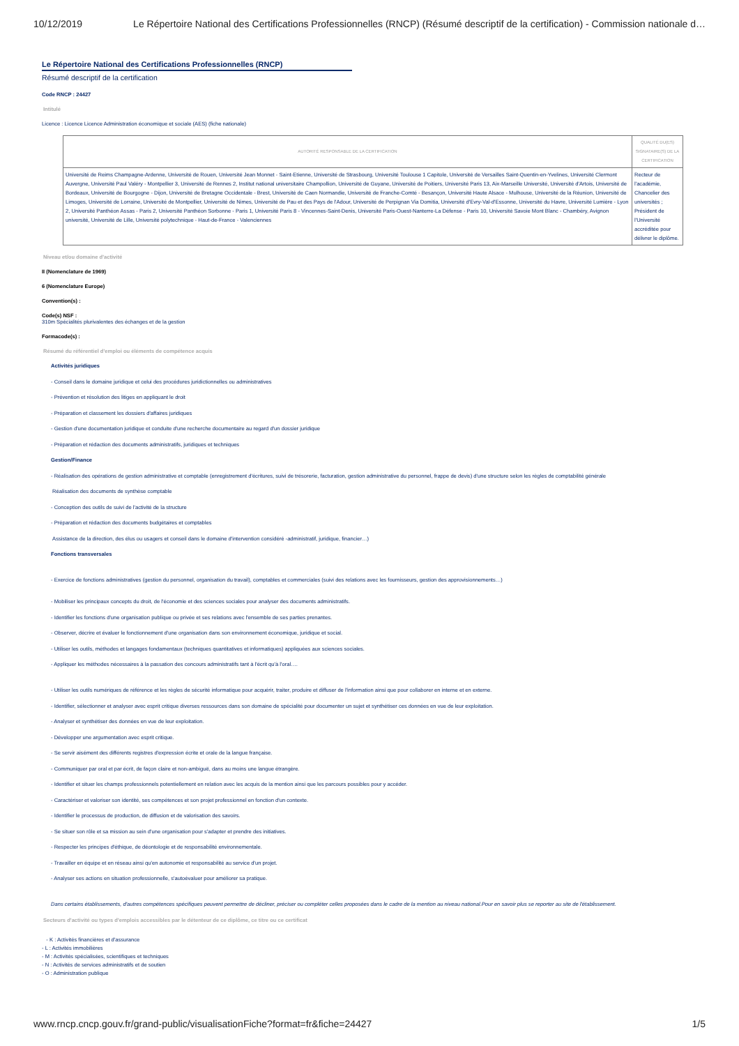10/12/2019 Le Répertoire National des Certifications Professionnelles (RNCP) (Résumé descriptif de la certification) - Commission nationale d…
Le Répertoire National des Certifications Professionnelles (RNCP)
Résumé descriptif de la certification
Code RNCP : 24427
Intitulé
Licence : Licence Licence Administration économique et sociale (AES) (fiche nationale)
| AUTORITÉ RESPONSABLE DE LA CERTIFICATION | QUALITÉ DU(ES) SIGNATAIRE(S) DE LA CERTIFICATION |
| --- | --- |
| Université de Reims Champagne-Ardenne, Université de Rouen, Université Jean Monnet - Saint-Etienne, Université de Strasbourg, Université Toulouse 1 Capitole, Université de Versailles Saint-Quentin-en-Yvelines, Université Clermont Auvergne, Université Paul Valéry - Montpellier 3, Université de Rennes 2, Institut national universitaire Champollion, Université de Guyane, Université de Poitiers, Université Paris 13, Aix-Marseille Université, Université d'Artois, Université de Bordeaux, Université de Bourgogne - Dijon, Université de Bretagne Occidentale - Brest, Université de Caen Normandie, Université de Franche-Comté - Besançon, Université Haute Alsace - Mulhouse, Université de la Réunion, Université de Limoges, Université de Lorraine, Université de Montpellier, Université de Nimes, Université de Pau et des Pays de l'Adour, Université de Perpignan Via Domitia, Université d'Evry-Val-d'Essonne, Université du Havre, Université Lumière - Lyon 2, Université Panthéon Assas - Paris 2, Université Panthéon Sorbonne - Paris 1, Université Paris 8 - Vincennes-Saint-Denis, Université Paris-Ouest-Nanterre-La Défense - Paris 10, Université Savoie Mont Blanc - Chambéry, Avignon université, Université de Lille, Université polytechnique - Haut-de-France - Valenciennes | Recteur de l'académie, Chancelier des universités ; Président de l'Université accréditée pour délivrer le diplôme. |
Niveau et/ou domaine d'activité
II (Nomenclature de 1969)
6 (Nomenclature Europe)
Convention(s) :
Code(s) NSF :
310m Spécialités plurivalentes des échanges et de la gestion
Formacode(s) :
Résumé du référentiel d'emploi ou éléments de compétence acquis
Activités juridiques
- Conseil dans le domaine juridique et celui des procédures juridictionnelles ou administratives
- Prévention et résolution des litiges en appliquant le droit
- Préparation et classement les dossiers d'affaires juridiques
- Gestion d'une documentation juridique et conduite d'une recherche documentaire au regard d'un dossier juridique
- Préparation et rédaction des documents administratifs, juridiques et techniques
Gestion/Finance
- Réalisation des opérations de gestion administrative et comptable (enregistrement d'écritures, suivi de trésorerie, facturation, gestion administrative du personnel, frappe de devis) d'une structure selon les règles de comptabilité générale
Réalisation des documents de synthèse comptable
- Conception des outils de suivi de l'activité de la structure
- Préparation et rédaction des documents budgétaires et comptables
Assistance de la direction, des élus ou usagers et conseil dans le domaine d'intervention considéré -administratif, juridique, financier…)
Fonctions transversales
- Exercice de fonctions administratives (gestion du personnel, organisation du travail), comptables et commerciales (suivi des relations avec les fournisseurs, gestion des approvisionnements…)
- Mobiliser les principaux concepts du droit, de l'économie et des sciences sociales pour analyser des documents administratifs.
- Identifier les fonctions d'une organisation publique ou privée et ses relations avec l'ensemble de ses parties prenantes.
- Observer, décrire et évaluer le fonctionnement d'une organisation dans son environnement économique, juridique et social.
- Utiliser les outils, méthodes et langages fondamentaux (techniques quantitatives et informatiques) appliquées aux sciences sociales.
- Appliquer les méthodes nécessaires à la passation des concours administratifs tant à l'écrit qu'à l'oral….
- Utiliser les outils numériques de référence et les règles de sécurité informatique pour acquérir, traiter, produire et diffuser de l'information ainsi que pour collaborer en interne et en externe.
- Identifier, sélectionner et analyser avec esprit critique diverses ressources dans son domaine de spécialité pour documenter un sujet et synthétiser ces données en vue de leur exploitation.
- Analyser et synthétiser des données en vue de leur exploitation.
- Développer une argumentation avec esprit critique.
- Se servir aisément des différents registres d'expression écrite et orale de la langue française.
- Communiquer par oral et par écrit, de façon claire et non-ambiguë, dans au moins une langue étrangère.
- Identifier et situer les champs professionnels potentiellement en relation avec les acquis de la mention ainsi que les parcours possibles pour y accéder.
- Caractériser et valoriser son identité, ses compétences et son projet professionnel en fonction d'un contexte.
- Identifier le processus de production, de diffusion et de valorisation des savoirs.
- Se situer son rôle et sa mission au sein d'une organisation pour s'adapter et prendre des initiatives.
- Respecter les principes d'éthique, de déontologie et de responsabilité environnementale.
- Travailler en équipe et en réseau ainsi qu'en autonomie et responsabilité au service d'un projet.
- Analyser ses actions en situation professionnelle, s'autoévaluer pour améliorer sa pratique.
Dans certains établissements, d'autres compétences spécifiques peuvent permettre de décliner, préciser ou compléter celles proposées dans le cadre de la mention au niveau national.Pour en savoir plus se reporter au site de l'établissement.
Secteurs d'activité ou types d'emplois accessibles par le détenteur de ce diplôme, ce titre ou ce certificat
- K : Activités financières et d'assurance
- L : Activités immobilières
- M : Activités spécialisées, scientifiques et techniques
- N : Activités de services administratifs et de soutien
- O : Administration publique
www.rncp.cncp.gouv.fr/grand-public/visualisationFiche?format=fr&fiche=24427 1/5